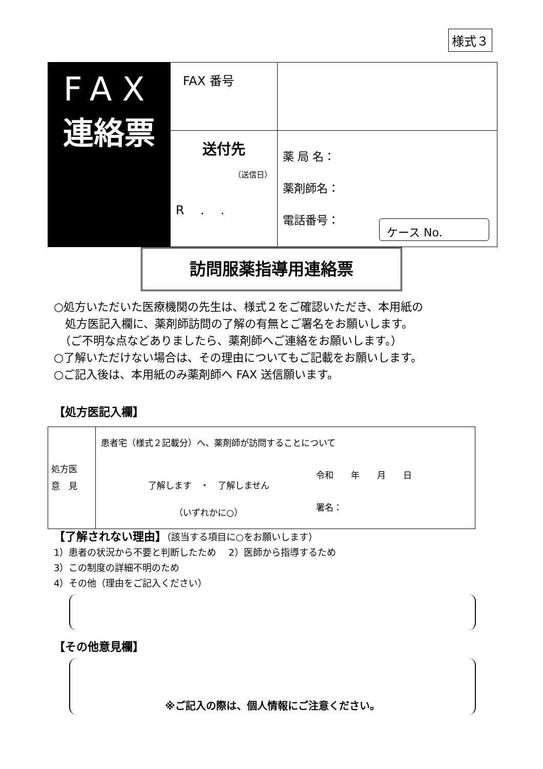様式３
| FAX 連絡票 | FAX 番号 | |
| | 送付先 （送信日） R . . | 薬 局 名： 薬剤師名： 電話番号： |
ケース No.
訪問服薬指導用連絡票
○処方いただいた医療機関の先生は、様式２をご確認いただき、本用紙の
　処方医記入欄に、薬剤師訪問の了解の有無とご署名をお願いします。
　（ご不明な点などありましたら、薬剤師へご連絡をお願いします。）
○了解いただけない場合は、その理由についてもご記載をお願いします。
○ご記入後は、本用紙のみ薬剤師へ FAX 送信願います。
【処方医記入欄】
| 処方医 意 見 | 患者宅（様式２記載分）へ、薬剤師が訪問することについて 了解します ・ 了解しません （いずれかに○） 令和 年 月 日 署名： |
【了解されない理由】（該当する項目に○をお願いします）
1）患者の状況から不要と判断したため　 2）医師から指導するため
3）この制度の詳細不明のため
4）その他（理由をご記入ください）
【その他意見欄】
※ご記入の際は、個人情報にご注意ください。